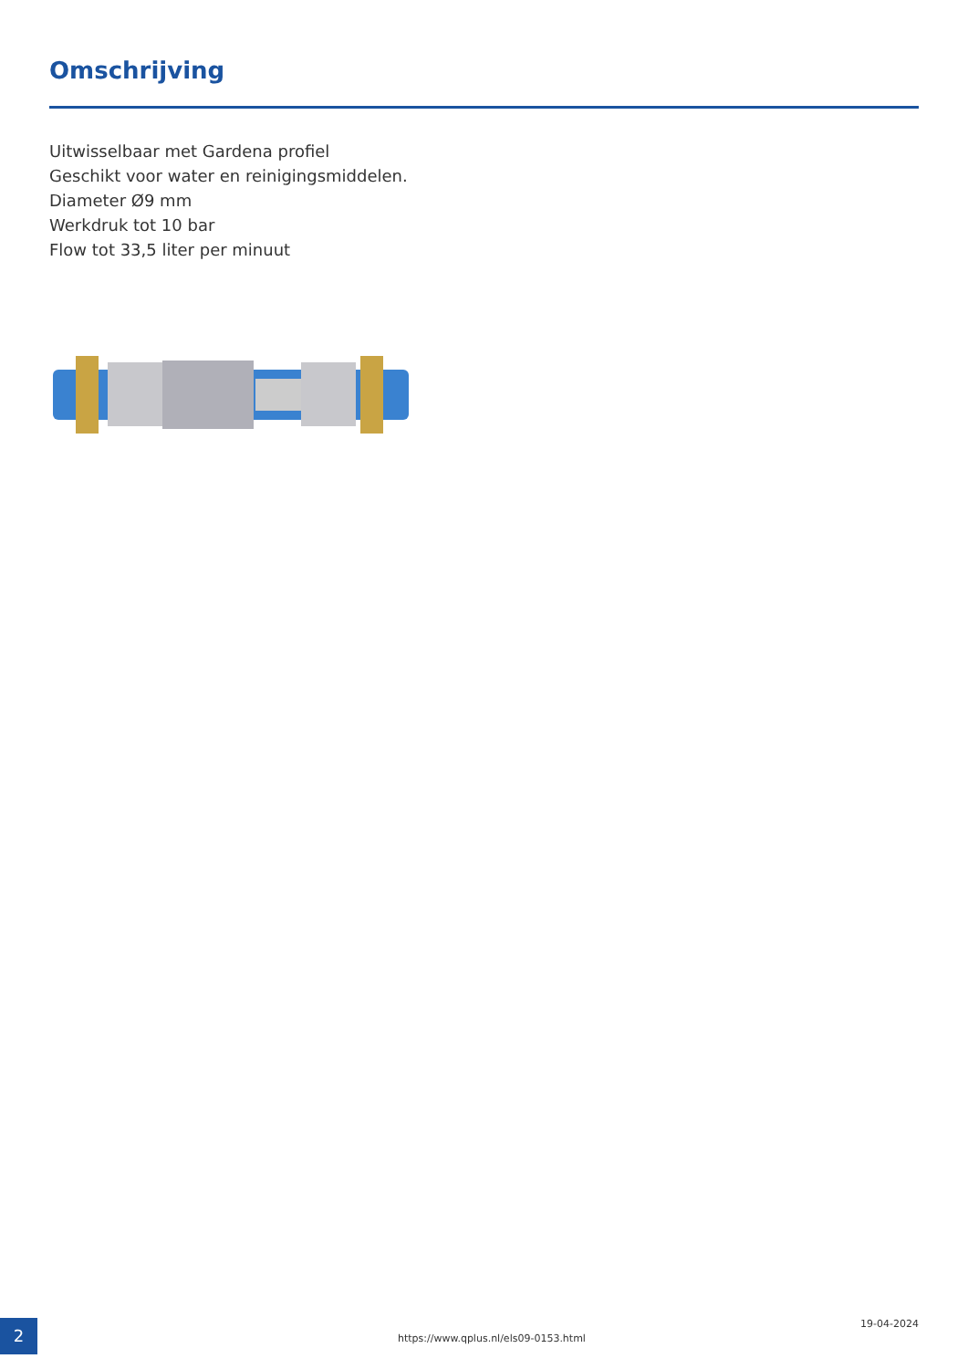Omschrijving
Uitwisselbaar met Gardena profiel
Geschikt voor water en reinigingsmiddelen.
Diameter Ø9 mm
Werkdruk tot 10 bar
Flow tot 33,5 liter per minuut
2
https://www.qplus.nl/els09-0153.html
19-04-2024